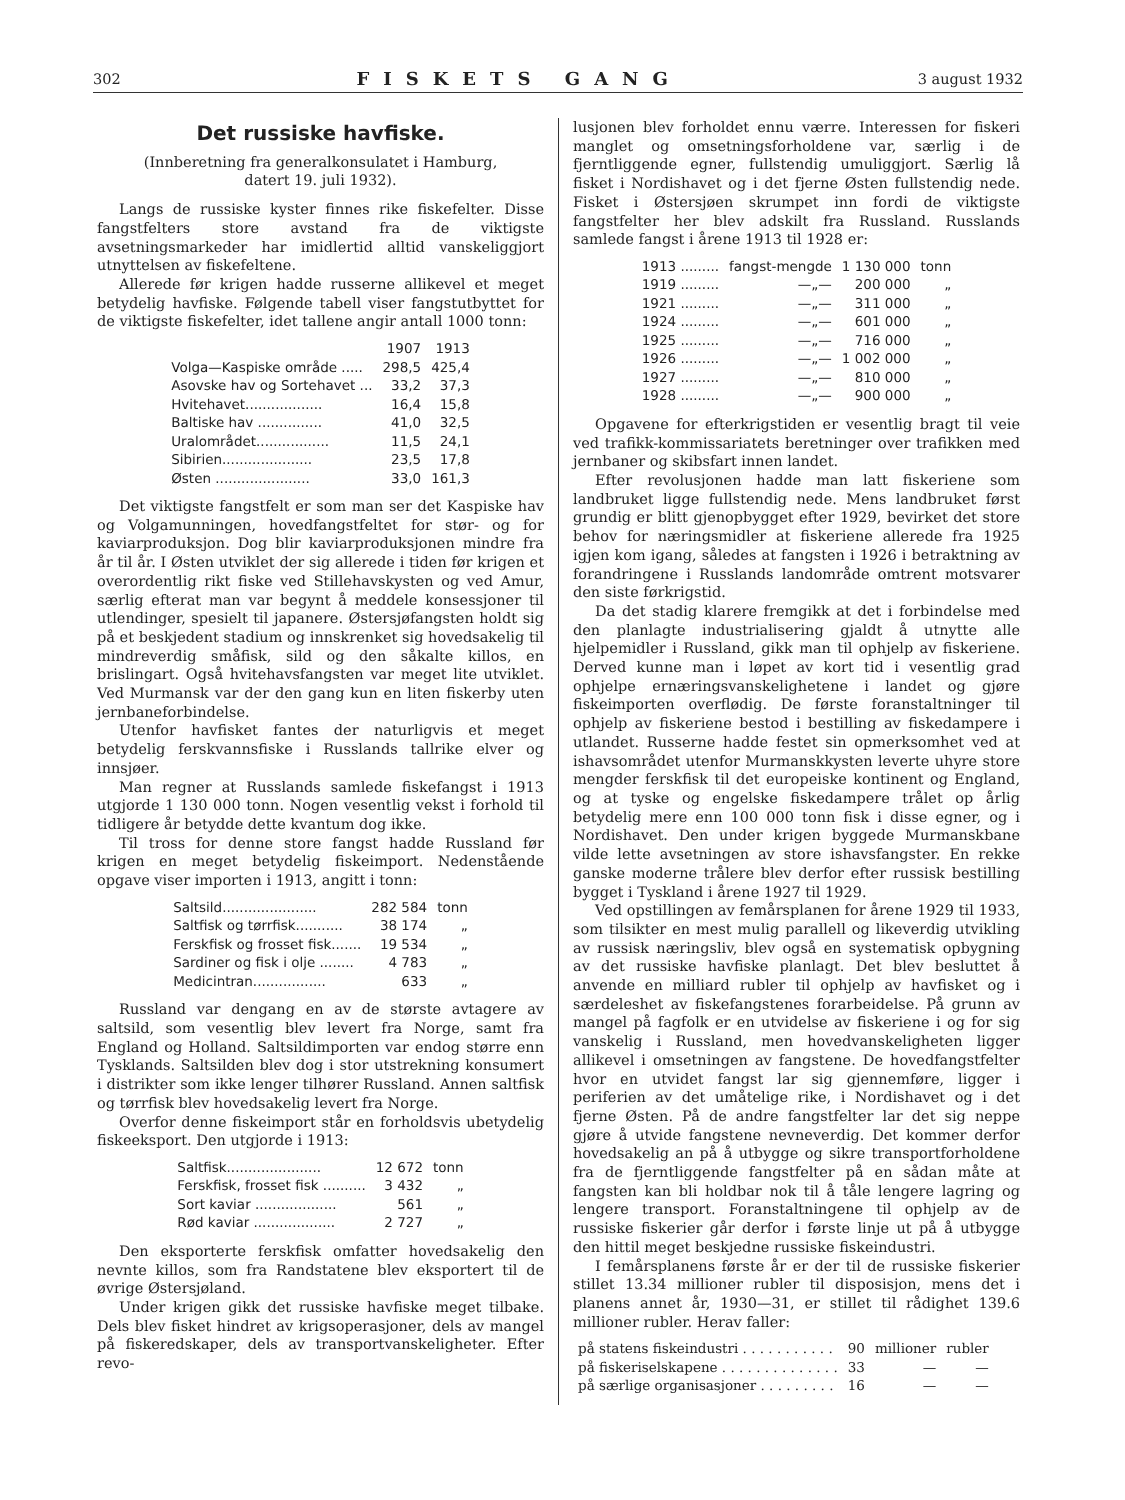302 FISKETS GANG 3 august 1932
Det russiske havfiske.
(Innberetning fra generalkonsulatet i Hamburg,
datert 19. juli 1932).
Langs de russiske kyster finnes rike fiskefelter. Disse fangstfelters store avstand fra de viktigste avsetningsmarkeder har imidlertid alltid vanskeliggjort utnyttelsen av fiskefeltene.
Allerede før krigen hadde russerne allikevel et meget betydelig havfiske. Følgende tabell viser fangstutbyttet for de viktigste fiskefelter, idet tallene angir antall 1000 tonn:
| | 1907 | 1913 |
| --- | --- | --- |
| Volga—Kaspiske område ..... | 298,5 | 425,4 |
| Asovske hav og Sortehavet ... | 33,2 | 37,3 |
| Hvitehavet.................. | 16,4 | 15,8 |
| Baltiske hav ............... | 41,0 | 32,5 |
| Uralområdet................. | 11,5 | 24,1 |
| Sibirien..................... | 23,5 | 17,8 |
| Østen ...................... | 33,0 | 161,3 |
Det viktigste fangstfelt er som man ser det Kaspiske hav og Volgamunningen, hovedfangstfeltet for stør- og for kaviarproduksjon. Dog blir kaviarproduksjonen mindre fra år til år. I Østen utviklet der sig allerede i tiden før krigen et overordentlig rikt fiske ved Stillehavskysten og ved Amur, særlig efterat man var begynt å meddele konsessjoner til utlendinger, spesielt til japanere. Østersjøfangsten holdt sig på et beskjedent stadium og innskrenket sig hovedsakelig til mindreverdig småfisk, sild og den såkalte killos, en brislingart. Også hvitehavsfangsten var meget lite utviklet. Ved Murmansk var der den gang kun en liten fiskerby uten jernbaneforbindelse.
Utenfor havfisket fantes der naturligvis et meget betydelig ferskvannsfiske i Russlands tallrike elver og innsjøer.
Man regner at Russlands samlede fiskefangst i 1913 utgjorde 1 130 000 tonn. Nogen vesentlig vekst i forhold til tidligere år betydde dette kvantum dog ikke.
Til tross for denne store fangst hadde Russland før krigen en meget betydelig fiskeimport. Nedenstående opgave viser importen i 1913, angitt i tonn:
| Saltsild...................... | 282 584 | tonn |
| Saltfisk og tørrfisk........... | 38 174 | „ |
| Ferskfisk og frosset fisk....... | 19 534 | „ |
| Sardiner og fisk i olje ........ | 4 783 | „ |
| Medicintran................. | 633 | „ |
Russland var dengang en av de største avtagere av saltsild, som vesentlig blev levert fra Norge, samt fra England og Holland. Saltsildimporten var endog større enn Tysklands. Saltsilden blev dog i stor utstrekning konsumert i distrikter som ikke lenger tilhører Russland. Annen saltfisk og tørrfisk blev hovedsakelig levert fra Norge.
Overfor denne fiskeimport står en forholdsvis ubetydelig fiskeeksport. Den utgjorde i 1913:
| Saltfisk...................... | 12 672 | tonn |
| Ferskfisk, frosset fisk .......... | 3 432 | „ |
| Sort kaviar ................... | 561 | „ |
| Rød kaviar ................... | 2 727 | „ |
Den eksporterte ferskfisk omfatter hovedsakelig den nevnte killos, som fra Randstatene blev eksportert til de øvrige Østersjøland.
Under krigen gikk det russiske havfiske meget tilbake. Dels blev fisket hindret av krigsoperasjoner, dels av mangel på fiskeredskaper, dels av transportvanskeligheter. Efter revo-
lusjonen blev forholdet ennu værre. Interessen for fiskeri manglet og omsetningsforholdene var, særlig i de fjerntliggende egner, fullstendig umuliggjort. Særlig lå fisket i Nordishavet og i det fjerne Østen fullstendig nede. Fisket i Østersjøen skrumpet inn fordi de viktigste fangstfelter her blev adskilt fra Russland. Russlands samlede fangst i årene 1913 til 1928 er:
| 1913 ......... | fangst-mengde | 1 130 000 | tonn |
| 1919 ......... | —„— | 200 000 | „ |
| 1921 ......... | —„— | 311 000 | „ |
| 1924 ......... | —„— | 601 000 | „ |
| 1925 ......... | —„— | 716 000 | „ |
| 1926 ......... | —„— | 1 002 000 | „ |
| 1927 ......... | —„— | 810 000 | „ |
| 1928 ......... | —„— | 900 000 | „ |
Opgavene for efterkrigstiden er vesentlig bragt til veie ved trafikk-kommissariatets beretninger over trafikken med jernbaner og skibsfart innen landet.
Efter revolusjonen hadde man latt fiskeriene som landbruket ligge fullstendig nede. Mens landbruket først grundig er blitt gjenopbygget efter 1929, bevirket det store behov for næringsmidler at fiskeriene allerede fra 1925 igjen kom igang, således at fangsten i 1926 i betraktning av forandringene i Russlands landområde omtrent motsvarer den siste førkrigstid.
Da det stadig klarere fremgikk at det i forbindelse med den planlagte industrialisering gjaldt å utnytte alle hjelpemidler i Russland, gikk man til ophjelp av fiskeriene. Derved kunne man i løpet av kort tid i vesentlig grad ophjelpe ernæringsvanskelighetene i landet og gjøre fiskeimporten overflødig. De første foranstaltninger til ophjelp av fiskeriene bestod i bestilling av fiskedampere i utlandet. Russerne hadde festet sin opmerksomhet ved at ishavsområdet utenfor Murmanskkysten leverte uhyre store mengder ferskfisk til det europeiske kontinent og England, og at tyske og engelske fiskedampere trålet op årlig betydelig mere enn 100 000 tonn fisk i disse egner, og i Nordishavet. Den under krigen byggede Murmanskbane vilde lette avsetningen av store ishavsfangster. En rekke ganske moderne trålere blev derfor efter russisk bestilling bygget i Tyskland i årene 1927 til 1929.
Ved opstillingen av femårsplanen for årene 1929 til 1933, som tilsikter en mest mulig parallell og likeverdig utvikling av russisk næringsliv, blev også en systematisk opbygning av det russiske havfiske planlagt. Det blev besluttet å anvende en milliard rubler til ophjelp av havfisket og i særdeleshet av fiskefangstenes forarbeidelse. På grunn av mangel på fagfolk er en utvidelse av fiskeriene i og for sig vanskelig i Russland, men hovedvanskeligheten ligger allikevel i omsetningen av fangstene. De hovedfangstfelter hvor en utvidet fangst lar sig gjennemføre, ligger i periferien av det umåtelige rike, i Nordishavet og i det fjerne Østen. På de andre fangstfelter lar det sig neppe gjøre å utvide fangstene nevneverdig. Det kommer derfor hovedsakelig an på å utbygge og sikre transportforholdene fra de fjerntliggende fangstfelter på en sådan måte at fangsten kan bli holdbar nok til å tåle lengere lagring og lengere transport. Foranstaltningene til ophjelp av de russiske fiskerier går derfor i første linje ut på å utbygge den hittil meget beskjedne russiske fiskeindustri.
I femårsplanens første år er der til de russiske fiskerier stillet 13.34 millioner rubler til disposisjon, mens det i planens annet år, 1930—31, er stillet til rådighet 139.6 millioner rubler. Herav faller:
| på statens fiskeindustri . . . . . . . . . . . | 90 | millioner | rubler |
| på fiskeriselskapene . . . . . . . . . . . . . . | 33 | — | — |
| på særlige organisasjoner . . . . . . . . . | 16 | — | — |